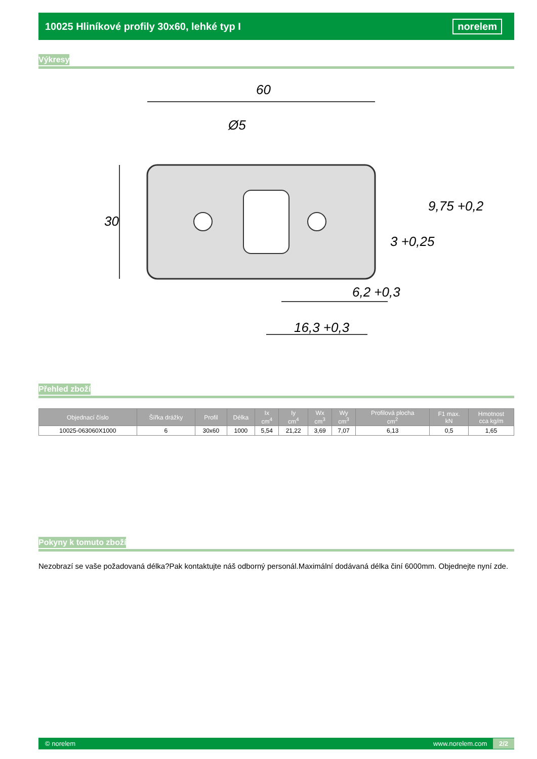10025 Hliníkové profily 30x60, lehké typ I norelem
Výkresy
60
Ø5
30
6,2 +0,3
16,3 +0,3
3 +0,25
9,75 +0,2
Přehled zboží
| Objednací číslo | Šířka drážky | Profil | Délka | Ix cm<sup>4</sup> | Iy cm<sup>4</sup> | Wx cm<sup>3</sup> | Wy cm<sup>3</sup> | Profilová plocha cm<sup>2</sup> | F1 max. kN | Hmotnost cca kg/m |
| --- | --- | --- | --- | --- | --- | --- | --- | --- | --- | --- |
| 10025-063060X1000 | 6 | 30x60 | 1000 | 5,54 | 21,22 | 3,69 | 7,07 | 6,13 | 0,5 | 1,65 |
Pokyny k tomuto zboží
Nezobrazí se vaše požadovaná délka?Pak kontaktujte náš odborný personál.Maximální dodávaná délka činí 6000mm. Objednejte nyní zde.
© norelem www.norelem.com 2/2